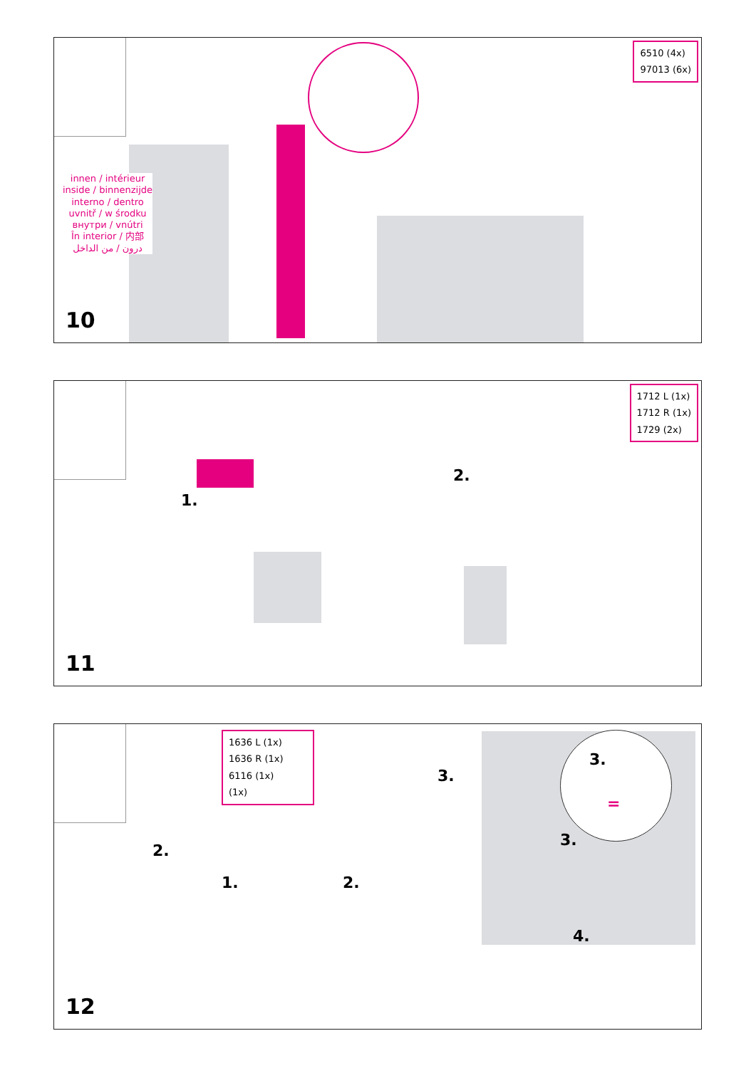innen / intérieur
inside / binnenzijde
interno / dentro
uvnitř / w środku
внутри / vnútri
În interior / 内部
درون / من الداخل
6510 (4x)
97013 (6x)
10
1.
2.
1712 L (1x)
1712 R (1x)
1729 (2x)
11
1636 L (1x)
1636 R (1x)
6116 (1x)
(1x)
2.
1. 2.
3.
3.
=
3.
4.
12